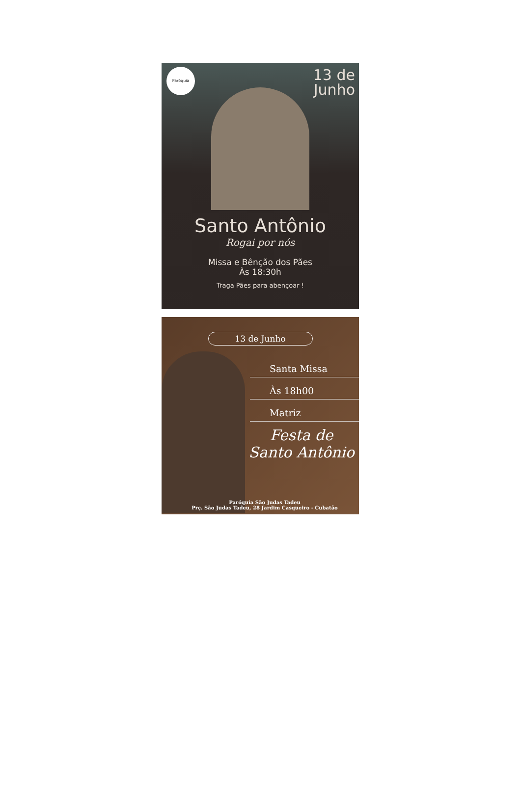Paróquia
13 de
Junho
Santo Antônio
Rogai por nós
Missa e Bênção dos Pães
Às 18:30h
Traga Pães para abençoar !
13 de Junho
Santa Missa
Às 18h00
Matriz
Festa de
Santo Antônio
Paróquia São Judas Tadeu
Prç. São Judas Tadeu, 28 Jardim Casqueiro - Cubatão